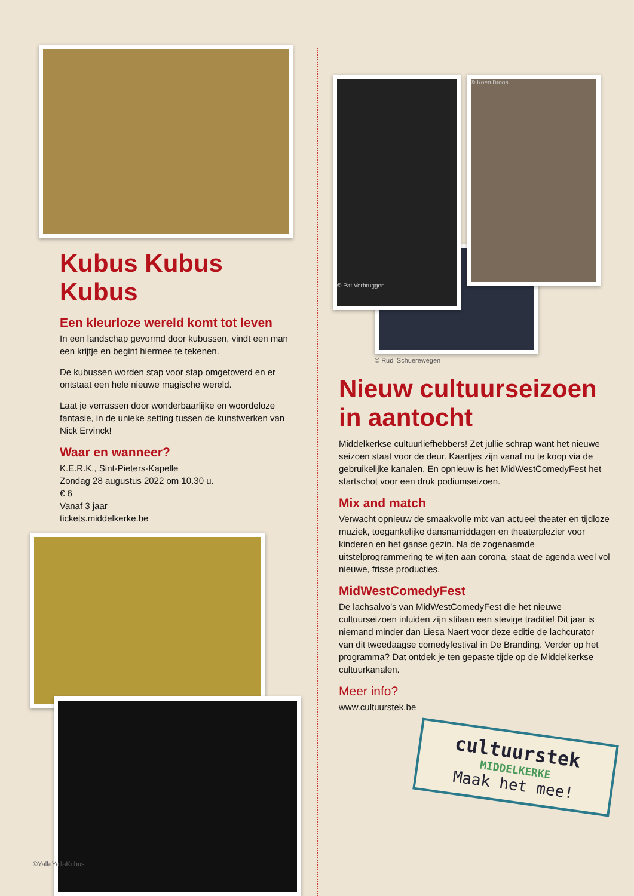Kubus Kubus Kubus
Een kleurloze wereld komt tot leven
In een landschap gevormd door kubussen, vindt een man een krijtje en begint hiermee te tekenen.
De kubussen worden stap voor stap omgetoverd en er ontstaat een hele nieuwe magische wereld.
Laat je verrassen door wonderbaarlijke en woordeloze fantasie, in de unieke setting tussen de kunstwerken van Nick Ervinck!
Waar en wanneer?
K.E.R.K., Sint-Pieters-Kapelle
Zondag 28 augustus 2022 om 10.30 u.
€ 6
Vanaf 3 jaar
tickets.middelkerke.be
©YallaYallaKubus
© Pat Verbruggen
© Koen Broos
© Rudi Schuerewegen
Nieuw cultuurseizoen in aantocht
Middelkerkse cultuurliefhebbers! Zet jullie schrap want het nieuwe seizoen staat voor de deur. Kaartjes zijn vanaf nu te koop via de gebruikelijke kanalen. En opnieuw is het MidWestComedyFest het startschot voor een druk podiumseizoen.
Mix and match
Verwacht opnieuw de smaakvolle mix van actueel theater en tijdloze muziek, toegankelijke dansnamiddagen en theaterplezier voor kinderen en het ganse gezin. Na de zogenaamde uitstelprogrammering te wijten aan corona, staat de agenda weel vol nieuwe, frisse producties.
MidWestComedyFest
De lachsalvo’s van MidWestComedyFest die het nieuwe cultuurseizoen inluiden zijn stilaan een stevige traditie! Dit jaar is niemand minder dan Liesa Naert voor deze editie de lachcurator van dit tweedaagse comedyfestival in De Branding. Verder op het programma? Dat ontdek je ten gepaste tijde op de Middelkerkse cultuurkanalen.
Meer info?
www.cultuurstek.be
cultuurstek
MIDDELKERKE
Maak het mee!